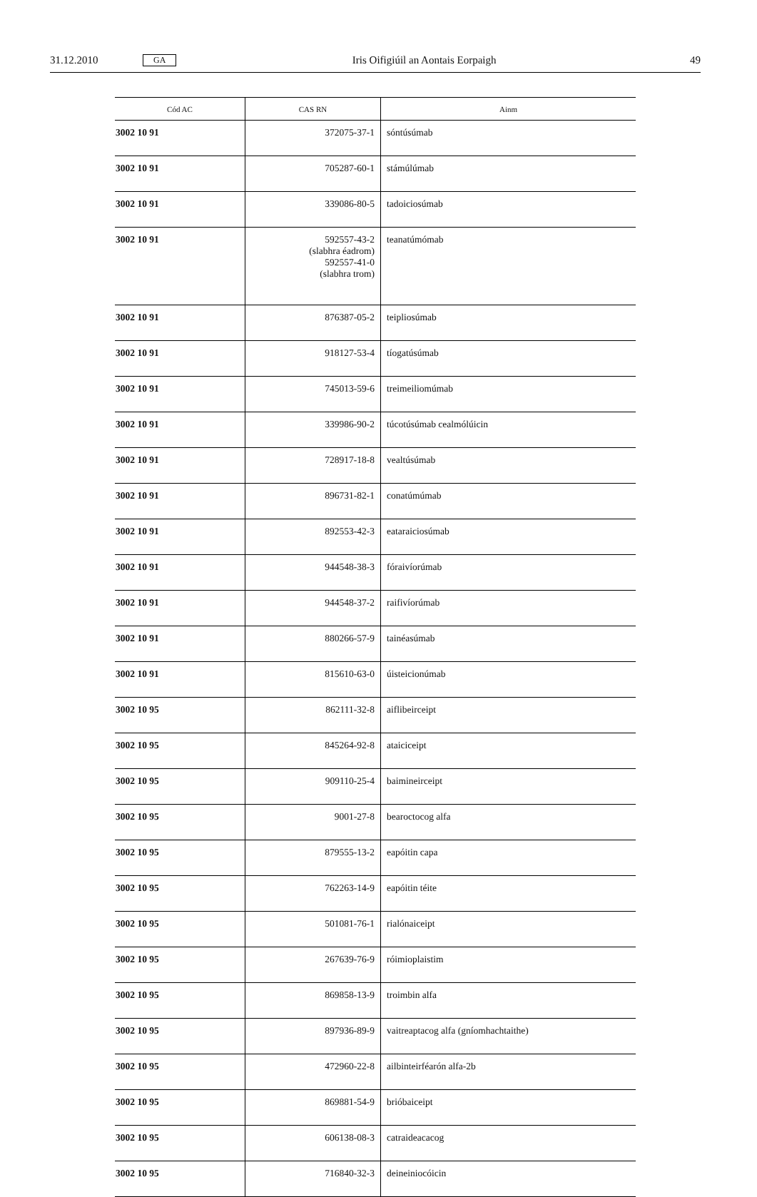31.12.2010 GA Iris Oifigiúil an Aontais Eorpaigh 49
| Cód AC | CAS RN | Ainm |
| --- | --- | --- |
| 3002 10 91 | 372075-37-1 | sóntúsúmab |
| 3002 10 91 | 705287-60-1 | stámúlúmab |
| 3002 10 91 | 339086-80-5 | tadoiciosúmab |
| 3002 10 91 | 592557-43-2 (slabhra éadrom) 592557-41-0 (slabhra trom) | teanatúmómab |
| 3002 10 91 | 876387-05-2 | teipliosúmab |
| 3002 10 91 | 918127-53-4 | tíogatúsúmab |
| 3002 10 91 | 745013-59-6 | treimeiliomúmab |
| 3002 10 91 | 339986-90-2 | túcotúsúmab cealmólúicin |
| 3002 10 91 | 728917-18-8 | vealtúsúmab |
| 3002 10 91 | 896731-82-1 | conatúmúmab |
| 3002 10 91 | 892553-42-3 | eataraiciosúmab |
| 3002 10 91 | 944548-38-3 | fóraivíorúmab |
| 3002 10 91 | 944548-37-2 | raifivíorúmab |
| 3002 10 91 | 880266-57-9 | tainéasúmab |
| 3002 10 91 | 815610-63-0 | úisteicionúmab |
| 3002 10 95 | 862111-32-8 | aiflibeirceipt |
| 3002 10 95 | 845264-92-8 | ataiciceipt |
| 3002 10 95 | 909110-25-4 | baimineirceipt |
| 3002 10 95 | 9001-27-8 | bearoctocog alfa |
| 3002 10 95 | 879555-13-2 | eapóitin capa |
| 3002 10 95 | 762263-14-9 | eapóitin téite |
| 3002 10 95 | 501081-76-1 | rialónaiceipt |
| 3002 10 95 | 267639-76-9 | róimioplaistim |
| 3002 10 95 | 869858-13-9 | troimbin alfa |
| 3002 10 95 | 897936-89-9 | vaitreaptacog alfa (gníomhachtaithe) |
| 3002 10 95 | 472960-22-8 | ailbinteirféarón alfa-2b |
| 3002 10 95 | 869881-54-9 | brióbaiceipt |
| 3002 10 95 | 606138-08-3 | catraideacacog |
| 3002 10 95 | 716840-32-3 | deineiniocóicin |